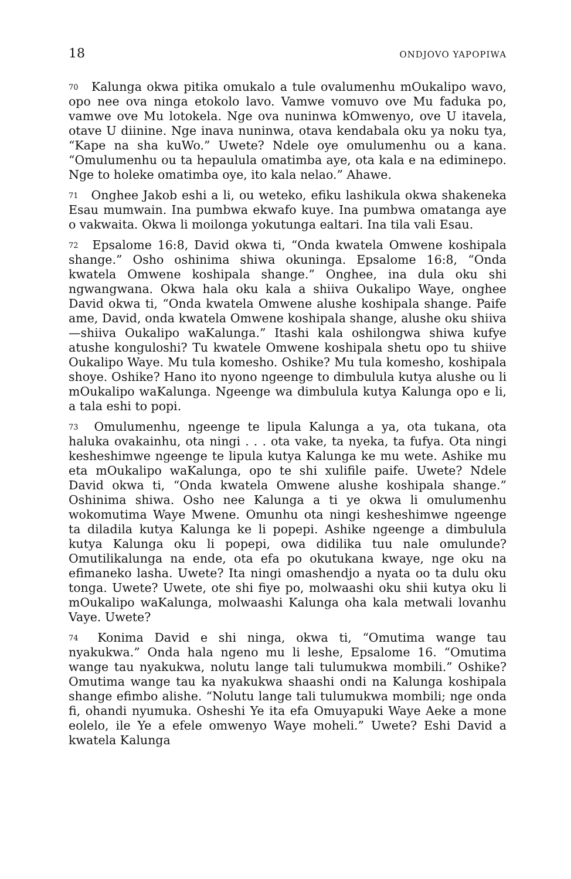18 ONDJOVO YAPOPIWA
70 Kalunga okwa pitika omukalo a tule ovalumenhu mOukalipo wavo, opo nee ova ninga etokolo lavo. Vamwe vomuvo ove Mu faduka po, vamwe ove Mu lotokela. Nge ova nuninwa kOmwenyo, ove U itavela, otave U diinine. Nge inava nuninwa, otava kendabala oku ya noku tya, “Kape na sha kuWo.” Uwete? Ndele oye omulumenhu ou a kana. “Omulumenhu ou ta hepaulula omatimba aye, ota kala e na ediminepo. Nge to holeke omatimba oye, ito kala nelao.” Ahawe.
71 Onghee Jakob eshi a li, ou weteko, efiku lashikula okwa shakeneka Esau mumwain. Ina pumbwa ekwafo kuye. Ina pumbwa omatanga aye o vakwaita. Okwa li moilonga yokutunga ealtari. Ina tila vali Esau.
72 Epsalome 16:8, David okwa ti, “Onda kwatela Omwene koshipala shange.” Osho oshinima shiwa okuninga. Epsalome 16:8, “Onda kwatela Omwene koshipala shange.” Onghee, ina dula oku shi ngwangwana. Okwa hala oku kala a shiiva Oukalipo Waye, onghee David okwa ti, “Onda kwatela Omwene alushe koshipala shange. Paife ame, David, onda kwatela Omwene koshipala shange, alushe oku shiiva—shiiva Oukalipo waKalunga.” Itashi kala oshilongwa shiwa kufye atushe konguloshi? Tu kwatele Omwene koshipala shetu opo tu shiive Oukalipo Waye. Mu tula komesho. Oshike? Mu tula komesho, koshipala shoye. Oshike? Hano ito nyono ngeenge to dimbulula kutya alushe ou li mOukalipo waKalunga. Ngeenge wa dimbulula kutya Kalunga opo e li, a tala eshi to popi.
73 Omulumenhu, ngeenge te lipula Kalunga a ya, ota tukana, ota haluka ovakainhu, ota ningi . . . ota vake, ta nyeka, ta fufya. Ota ningi kesheshimwe ngeenge te lipula kutya Kalunga ke mu wete. Ashike mu eta mOukalipo waKalunga, opo te shi xulifile paife. Uwete? Ndele David okwa ti, “Onda kwatela Omwene alushe koshipala shange.” Oshinima shiwa. Osho nee Kalunga a ti ye okwa li omulumenhu wokomutima Waye Mwene. Omunhu ota ningi kesheshimwe ngeenge ta diladila kutya Kalunga ke li popepi. Ashike ngeenge a dimbulula kutya Kalunga oku li popepi, owa didilika tuu nale omulunde? Omutilikalunga na ende, ota efa po okutukana kwaye, nge oku na efimaneko lasha. Uwete? Ita ningi omashendjo a nyata oo ta dulu oku tonga. Uwete? Uwete, ote shi fiye po, molwaashi oku shii kutya oku li mOukalipo waKalunga, molwaashi Kalunga oha kala metwali lovanhu Vaye. Uwete?
74 Konima David e shi ninga, okwa ti, “Omutima wange tau nyakukwa.” Onda hala ngeno mu li leshe, Epsalome 16. “Omutima wange tau nyakukwa, nolutu lange tali tulumukwa mombili.” Oshike? Omutima wange tau ka nyakukwa shaashi ondi na Kalunga koshipala shange efimbo alishe. “Nolutu lange tali tulumukwa mombili; nge onda fi, ohandi nyumuka. Osheshi Ye ita efa Omuyapuki Waye Aeke a mone eolelo, ile Ye a efele omwenyo Waye moheli.” Uwete? Eshi David a kwatela Kalunga